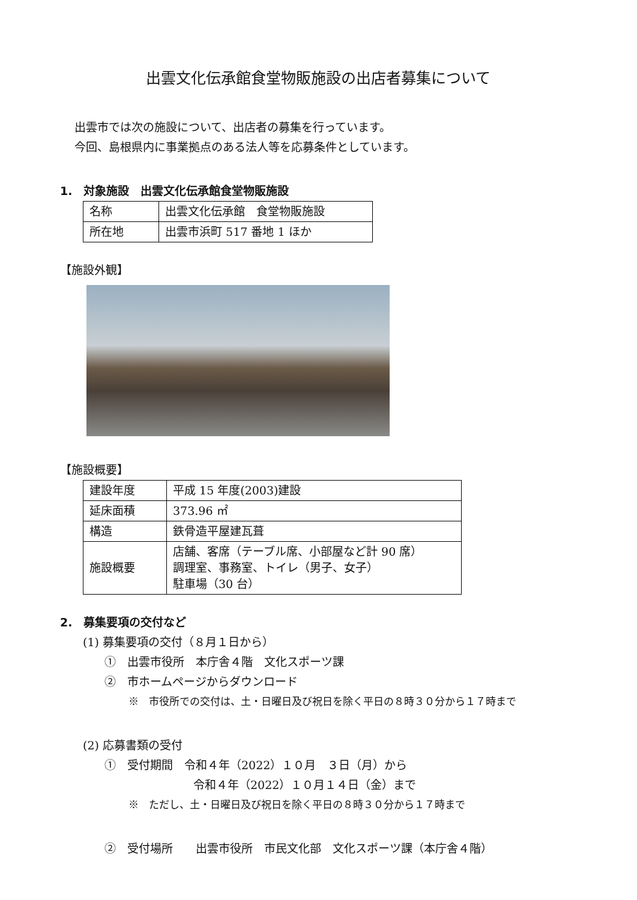出雲文化伝承館食堂物販施設の出店者募集について
出雲市では次の施設について、出店者の募集を行っています。
今回、島根県内に事業拠点のある法人等を応募条件としています。
1.　対象施設　出雲文化伝承館食堂物販施設
| 名称 | 出雲文化伝承館 食堂物販施設 |
| 所在地 | 出雲市浜町 517 番地 1 ほか |
【施設外観】
【施設概要】
| 建設年度 | 平成 15 年度(2003)建設 |
| 延床面積 | 373.96 ㎡ |
| 構造 | 鉄骨造平屋建瓦葺 |
| 施設概要 | 店舗、客席（テーブル席、小部屋など計 90 席） 調理室、事務室、トイレ（男子、女子） 駐車場（30 台） |
2.　募集要項の交付など
(1) 募集要項の交付（８月１日から）
①　出雲市役所　本庁舎４階　文化スポーツ課
②　市ホームページからダウンロード
※　市役所での交付は、土・日曜日及び祝日を除く平日の８時３０分から１７時まで
(2) 応募書類の受付
①　受付期間　令和４年（2022）１０月　３日（月）から
令和４年（2022）１０月１４日（金）まで
※　ただし、土・日曜日及び祝日を除く平日の８時３０分から１７時まで
②　受付場所　　出雲市役所　市民文化部　文化スポーツ課（本庁舎４階）